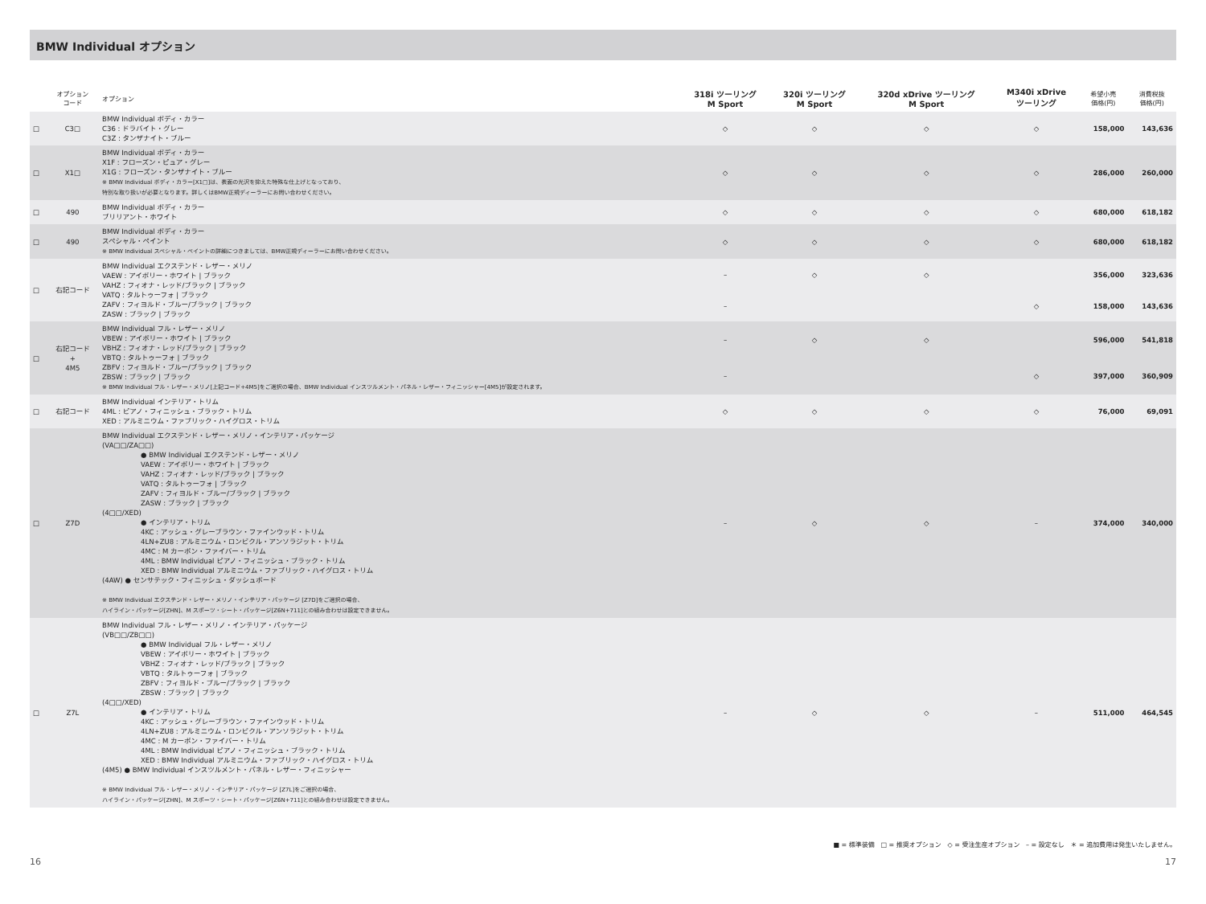BMW Individual オプション
| | オプション コード | オプション | 318i ツーリング M Sport | 320i ツーリング M Sport | 320d xDrive ツーリング M Sport | M340i xDrive ツーリング | 希望小売 価格(円) | 消費税抜 価格(円) |
| --- | --- | --- | --- | --- | --- | --- | --- | --- |
| □ | C3□ | BMW Individual ボディ・カラー C36 : ドラバイト・グレー C3Z : タンザナイト・ブルー | ◇ | ◇ | ◇ | ◇ | 158,000 | 143,636 |
| □ | X1□ | BMW Individual ボディ・カラー X1F : フローズン・ピュア・グレー X1G : フローズン・タンザナイト・ブルー ※ BMW Individual ボディ・カラー[X1□]は、表面の光沢を抑えた特殊な仕上げとなっており、 特別な取り扱いが必要となります。詳しくはBMW正規ディーラーにお問い合わせください。 | ◇ | ◇ | ◇ | ◇ | 286,000 | 260,000 |
| □ | 490 | BMW Individual ボディ・カラー ブリリアント・ホワイト | ◇ | ◇ | ◇ | ◇ | 680,000 | 618,182 |
| □ | 490 | BMW Individual ボディ・カラー スペシャル・ペイント ※ BMW Individual スペシャル・ペイントの詳細につきましては、BMW正規ディーラーにお問い合わせください。 | ◇ | ◇ | ◇ | ◇ | 680,000 | 618,182 |
| □ | 右記コード | BMW Individual エクステンド・レザー・メリノ VAEW : アイボリー・ホワイト / ブラック VAHZ : フィオナ・レッド/ブラック / ブラック VATQ : タルトゥーフォ / ブラック ZAFV : フィヨルド・ブルー/ブラック / ブラック ZASW : ブラック / ブラック | – | ◇ | ◇ | | 356,000 | 323,636 |
| | | | – | | | ◇ | 158,000 | 143,636 |
| □ | 右記コード + 4M5 | BMW Individual フル・レザー・メリノ VBEW : アイボリー・ホワイト / ブラック VBHZ : フィオナ・レッド/ブラック / ブラック VBTQ : タルトゥーフォ / ブラック ZBFV : フィヨルド・ブルー/ブラック / ブラック ZBSW : ブラック / ブラック ※ BMW Individual フル・レザー・メリノ[上記コード+4M5]をご選択の場合、BMW Individual インスツルメント・パネル・レザー・フィニッシャー[4M5]が設定されます。 | – | ◇ | ◇ | | 596,000 | 541,818 |
| | | | – | | | ◇ | 397,000 | 360,909 |
| □ | 右記コード | BMW Individual インテリア・トリム 4ML : ピアノ・フィニッシュ・ブラック・トリム XED : アルミニウム・ファブリック・ハイグロス・トリム | ◇ | ◇ | ◇ | ◇ | 76,000 | 69,091 |
| □ | Z7D | BMW Individual エクステンド・レザー・メリノ・インテリア・パッケージ (VA□□/ZA□□) ● BMW Individual エクステンド・レザー・メリノ VAEW : アイボリー・ホワイト / ブラック VAHZ : フィオナ・レッド/ブラック / ブラック VATQ : タルトゥーフォ / ブラック ZAFV : フィヨルド・ブルー/ブラック / ブラック ZASW : ブラック / ブラック (4□□/XED) ● インテリア・トリム 4KC : アッシュ・グレーブラウン・ファインウッド・トリム 4LN+ZU8 : アルミニウム・ロンビクル・アンソラジット・トリム 4MC : M カーボン・ファイバー・トリム 4ML : BMW Individual ピアノ・フィニッシュ・ブラック・トリム XED : BMW Individual アルミニウム・ファブリック・ハイグロス・トリム (4AW) ● センサテック・フィニッシュ・ダッシュボード ※ BMW Individual エクステンド・レザー・メリノ・インテリア・パッケージ [Z7D]をご選択の場合、 ハイライン・パッケージ[ZHN]、M スポーツ・シート・パッケージ[Z6N+711]との組み合わせは設定できません。 | – | ◇ | ◇ | – | 374,000 | 340,000 |
| □ | Z7L | BMW Individual フル・レザー・メリノ・インテリア・パッケージ (VB□□/ZB□□) ● BMW Individual フル・レザー・メリノ VBEW : アイボリー・ホワイト / ブラック VBHZ : フィオナ・レッド/ブラック / ブラック VBTQ : タルトゥーフォ / ブラック ZBFV : フィヨルド・ブルー/ブラック / ブラック ZBSW : ブラック / ブラック (4□□/XED) ● インテリア・トリム 4KC : アッシュ・グレーブラウン・ファインウッド・トリム 4LN+ZU8 : アルミニウム・ロンビクル・アンソラジット・トリム 4MC : M カーボン・ファイバー・トリム 4ML : BMW Individual ピアノ・フィニッシュ・ブラック・トリム XED : BMW Individual アルミニウム・ファブリック・ハイグロス・トリム (4M5) ● BMW Individual インスツルメント・パネル・レザー・フィニッシャー ※ BMW Individual フル・レザー・メリノ・インテリア・パッケージ [Z7L]をご選択の場合、 ハイライン・パッケージ[ZHN]、M スポーツ・シート・パッケージ[Z6N+711]との組み合わせは設定できません。 | – | ◇ | ◇ | – | 511,000 | 464,545 |
■ = 標準装備 □ = 推奨オプション ◇ = 受注生産オプション – = 設定なし ＊ = 追加費用は発生いたしません。
16 17